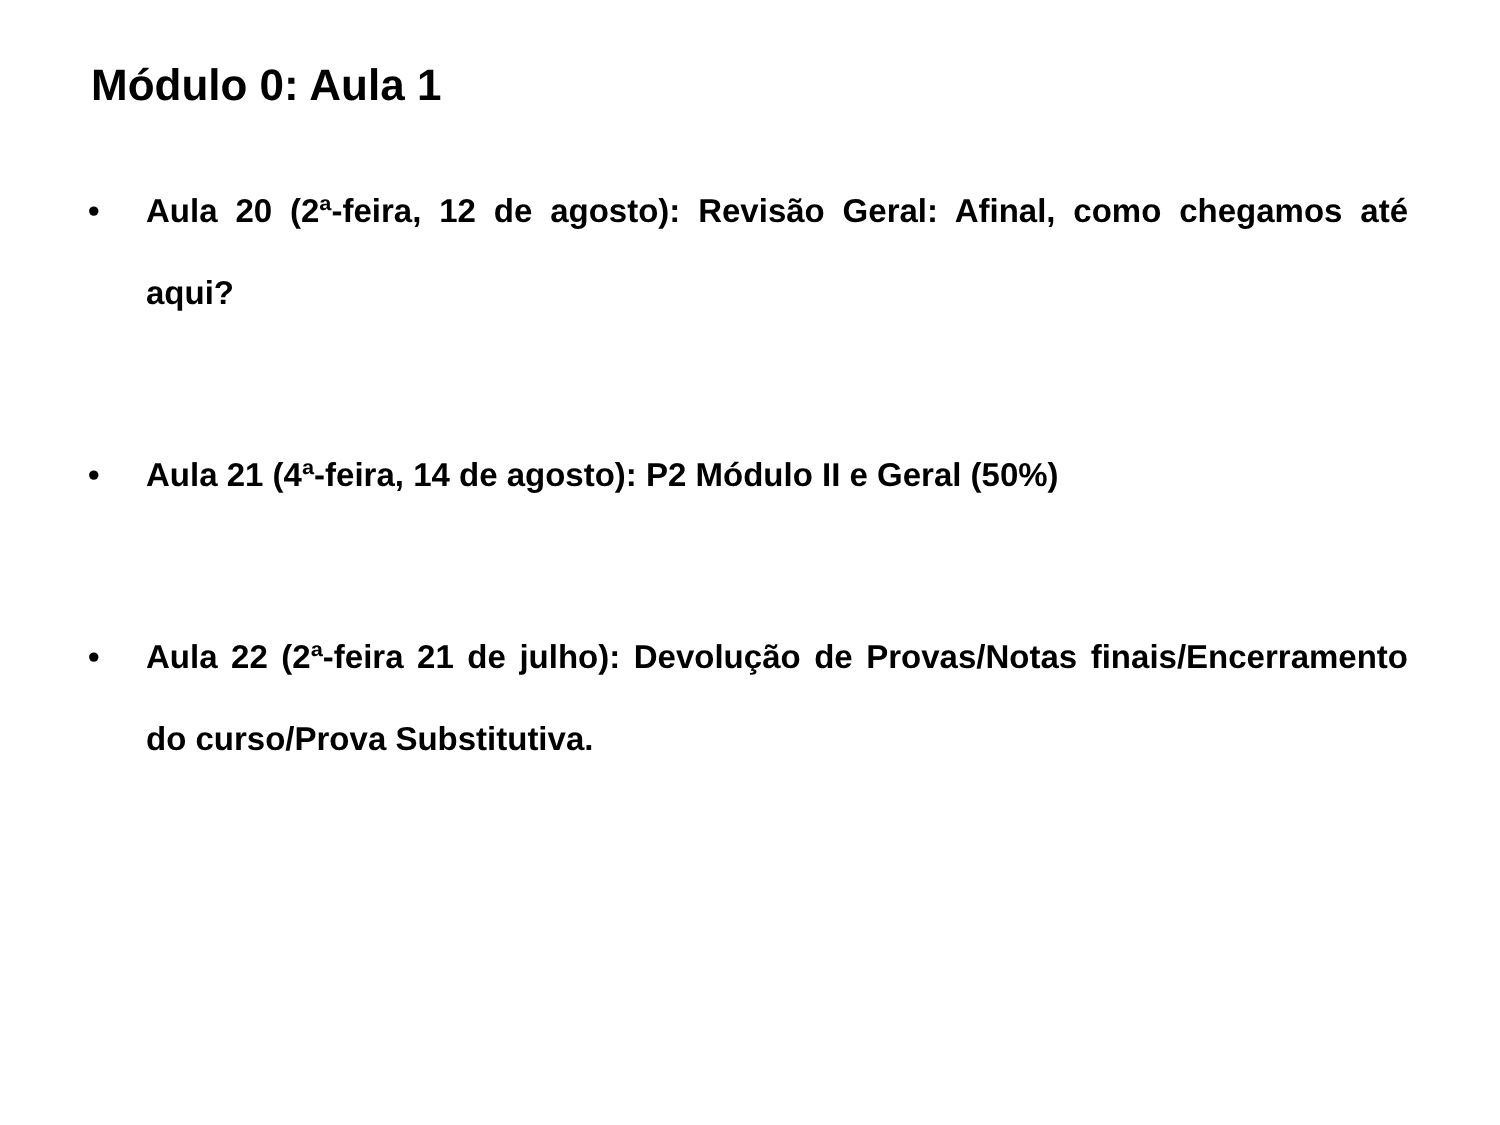Módulo 0: Aula 1
• Aula 20 (2ª-feira, 12 de agosto): Revisão Geral: Afinal, como chegamos até aqui?
• Aula 21 (4ª-feira, 14 de agosto): P2 Módulo II e Geral (50%)
• Aula 22 (2ª-feira 21 de julho): Devolução de Provas/Notas finais/Encerramento do curso/Prova Substitutiva.